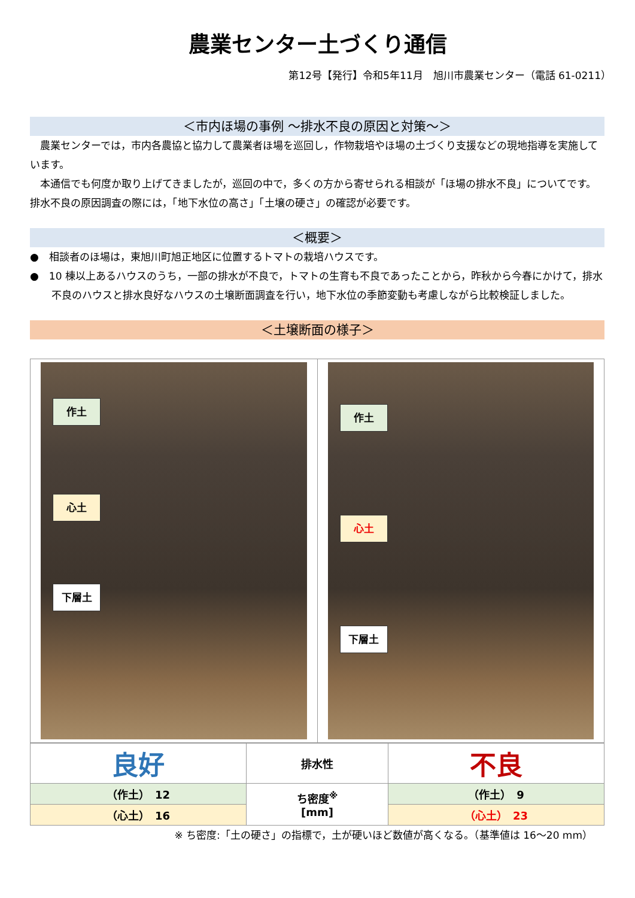農業センター土づくり通信
第12号【発行】令和5年11月　旭川市農業センター（電話 61-0211）
＜市内ほ場の事例 ～排水不良の原因と対策～＞
　農業センターでは，市内各農協と協力して農業者ほ場を巡回し，作物栽培やほ場の土づくり支援などの現地指導を実施しています。
　本通信でも何度か取り上げてきましたが，巡回の中で，多くの方から寄せられる相談が「ほ場の排水不良」についてです。排水不良の原因調査の際には，「地下水位の高さ」「土壌の硬さ」の確認が必要です。
＜概要＞
●　相談者のほ場は，東旭川町旭正地区に位置するトマトの栽培ハウスです。
●　10 棟以上あるハウスのうち，一部の排水が不良で，トマトの生育も不良であったことから，昨秋から今春にかけて，排水不良のハウスと排水良好なハウスの土壌断面調査を行い，地下水位の季節変動も考慮しながら比較検証しました。
＜土壌断面の様子＞
作土
心土
下層土
作土
心土
下層土
| 良好 | 排水性 | 不良 |
| （作土） 12 | ち密度<sup>※</sup> [mm] | （作土） 9 |
| （心土） 16 | | （心土） 23 |
※ ち密度:「土の硬さ」の指標で，土が硬いほど数値が高くなる。（基準値は 16～20 mm）